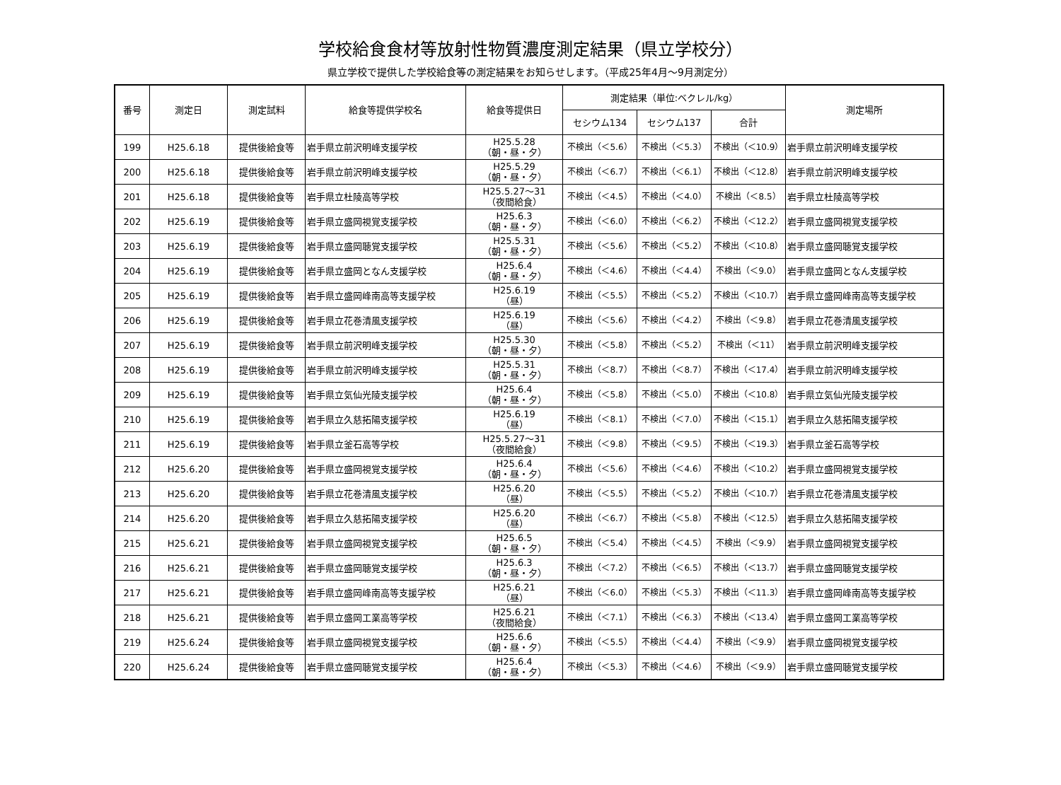学校給食食材等放射性物質濃度測定結果（県立学校分）
県立学校で提供した学校給食等の測定結果をお知らせします。（平成25年4月～9月測定分）
| 番号 | 測定日 | 測定試料 | 給食等提供学校名 | 給食等提供日 | 測定結果（単位:ベクレル/kg） | | | 測定場所 |
| --- | --- | --- | --- | --- | --- | --- | --- | --- |
| | | | | | セシウム134 | セシウム137 | 合計 | |
| 199 | H25.6.18 | 提供後給食等 | 岩手県立前沢明峰支援学校 | H25.5.28 （朝・昼・夕） | 不検出（＜5.6） | 不検出（＜5.3） | 不検出（＜10.9） | 岩手県立前沢明峰支援学校 |
| 200 | H25.6.18 | 提供後給食等 | 岩手県立前沢明峰支援学校 | H25.5.29 （朝・昼・夕） | 不検出（＜6.7） | 不検出（＜6.1） | 不検出（＜12.8） | 岩手県立前沢明峰支援学校 |
| 201 | H25.6.18 | 提供後給食等 | 岩手県立杜陵高等学校 | H25.5.27～31 （夜間給食） | 不検出（＜4.5） | 不検出（＜4.0） | 不検出（＜8.5） | 岩手県立杜陵高等学校 |
| 202 | H25.6.19 | 提供後給食等 | 岩手県立盛岡視覚支援学校 | H25.6.3 （朝・昼・夕） | 不検出（＜6.0） | 不検出（＜6.2） | 不検出（＜12.2） | 岩手県立盛岡視覚支援学校 |
| 203 | H25.6.19 | 提供後給食等 | 岩手県立盛岡聴覚支援学校 | H25.5.31 （朝・昼・夕） | 不検出（＜5.6） | 不検出（＜5.2） | 不検出（＜10.8） | 岩手県立盛岡聴覚支援学校 |
| 204 | H25.6.19 | 提供後給食等 | 岩手県立盛岡となん支援学校 | H25.6.4 （朝・昼・夕） | 不検出（＜4.6） | 不検出（＜4.4） | 不検出（＜9.0） | 岩手県立盛岡となん支援学校 |
| 205 | H25.6.19 | 提供後給食等 | 岩手県立盛岡峰南高等支援学校 | H25.6.19 （昼） | 不検出（＜5.5） | 不検出（＜5.2） | 不検出（＜10.7） | 岩手県立盛岡峰南高等支援学校 |
| 206 | H25.6.19 | 提供後給食等 | 岩手県立花巻清風支援学校 | H25.6.19 （昼） | 不検出（＜5.6） | 不検出（＜4.2） | 不検出（＜9.8） | 岩手県立花巻清風支援学校 |
| 207 | H25.6.19 | 提供後給食等 | 岩手県立前沢明峰支援学校 | H25.5.30 （朝・昼・夕） | 不検出（＜5.8） | 不検出（＜5.2） | 不検出（＜11） | 岩手県立前沢明峰支援学校 |
| 208 | H25.6.19 | 提供後給食等 | 岩手県立前沢明峰支援学校 | H25.5.31 （朝・昼・夕） | 不検出（＜8.7） | 不検出（＜8.7） | 不検出（＜17.4） | 岩手県立前沢明峰支援学校 |
| 209 | H25.6.19 | 提供後給食等 | 岩手県立気仙光陵支援学校 | H25.6.4 （朝・昼・夕） | 不検出（＜5.8） | 不検出（＜5.0） | 不検出（＜10.8） | 岩手県立気仙光陵支援学校 |
| 210 | H25.6.19 | 提供後給食等 | 岩手県立久慈拓陽支援学校 | H25.6.19 （昼） | 不検出（＜8.1） | 不検出（＜7.0） | 不検出（＜15.1） | 岩手県立久慈拓陽支援学校 |
| 211 | H25.6.19 | 提供後給食等 | 岩手県立釜石高等学校 | H25.5.27～31 （夜間給食） | 不検出（＜9.8） | 不検出（＜9.5） | 不検出（＜19.3） | 岩手県立釜石高等学校 |
| 212 | H25.6.20 | 提供後給食等 | 岩手県立盛岡視覚支援学校 | H25.6.4 （朝・昼・夕） | 不検出（＜5.6） | 不検出（＜4.6） | 不検出（＜10.2） | 岩手県立盛岡視覚支援学校 |
| 213 | H25.6.20 | 提供後給食等 | 岩手県立花巻清風支援学校 | H25.6.20 （昼） | 不検出（＜5.5） | 不検出（＜5.2） | 不検出（＜10.7） | 岩手県立花巻清風支援学校 |
| 214 | H25.6.20 | 提供後給食等 | 岩手県立久慈拓陽支援学校 | H25.6.20 （昼） | 不検出（＜6.7） | 不検出（＜5.8） | 不検出（＜12.5） | 岩手県立久慈拓陽支援学校 |
| 215 | H25.6.21 | 提供後給食等 | 岩手県立盛岡視覚支援学校 | H25.6.5 （朝・昼・夕） | 不検出（＜5.4） | 不検出（＜4.5） | 不検出（＜9.9） | 岩手県立盛岡視覚支援学校 |
| 216 | H25.6.21 | 提供後給食等 | 岩手県立盛岡聴覚支援学校 | H25.6.3 （朝・昼・夕） | 不検出（＜7.2） | 不検出（＜6.5） | 不検出（＜13.7） | 岩手県立盛岡聴覚支援学校 |
| 217 | H25.6.21 | 提供後給食等 | 岩手県立盛岡峰南高等支援学校 | H25.6.21 （昼） | 不検出（＜6.0） | 不検出（＜5.3） | 不検出（＜11.3） | 岩手県立盛岡峰南高等支援学校 |
| 218 | H25.6.21 | 提供後給食等 | 岩手県立盛岡工業高等学校 | H25.6.21 （夜間給食） | 不検出（＜7.1） | 不検出（＜6.3） | 不検出（＜13.4） | 岩手県立盛岡工業高等学校 |
| 219 | H25.6.24 | 提供後給食等 | 岩手県立盛岡視覚支援学校 | H25.6.6 （朝・昼・夕） | 不検出（＜5.5） | 不検出（＜4.4） | 不検出（＜9.9） | 岩手県立盛岡視覚支援学校 |
| 220 | H25.6.24 | 提供後給食等 | 岩手県立盛岡聴覚支援学校 | H25.6.4 （朝・昼・夕） | 不検出（＜5.3） | 不検出（＜4.6） | 不検出（＜9.9） | 岩手県立盛岡聴覚支援学校 |